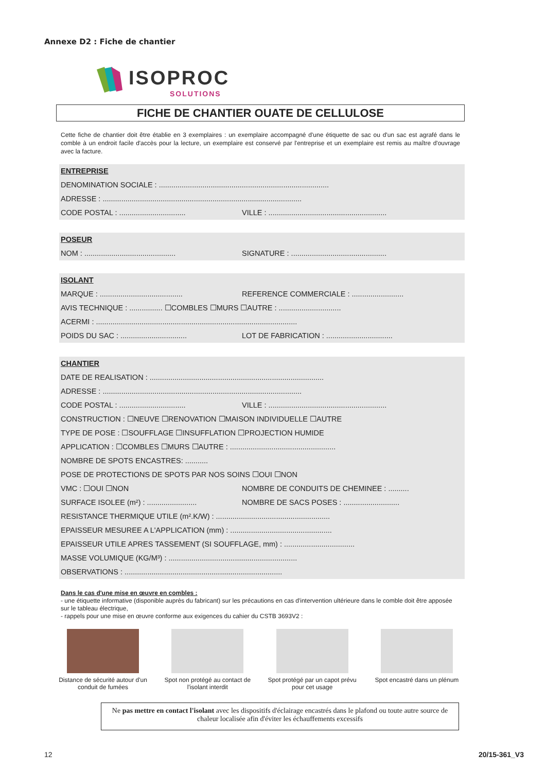Annexe D2 : Fiche de chantier
ISOPROC
SOLUTIONS
FICHE DE CHANTIER OUATE DE CELLULOSE
Cette fiche de chantier doit être établie en 3 exemplaires : un exemplaire accompagné d'une étiquette de sac ou d'un sac est agrafé dans le comble à un endroit facile d'accès pour la lecture, un exemplaire est conservé par l'entreprise et un exemplaire est remis au maître d'ouvrage avec la facture.
ENTREPRISE
DENOMINATION SOCIALE : ..................................................................................
ADRESSE : ................................................................................................
CODE POSTAL : ................................ VILLE : .........................................................
POSEUR
NOM : ............................................ SIGNATURE : ..............................................
ISOLANT
MARQUE : ........................................ REFERENCE COMMERCIALE : .........................
AVIS TECHNIQUE : ................ ☐COMBLES ☐MURS ☐AUTRE : ..............................
ACERMI : .................................................................................................
POIDS DU SAC : ................................ LOT DE FABRICATION : ................................
CHANTIER
DATE DE REALISATION : ....................................................................................
ADRESSE : ................................................................................................
CODE POSTAL : ................................ VILLE : .........................................................
CONSTRUCTION : ☐NEUVE ☐RENOVATION ☐MAISON INDIVIDUELLE ☐AUTRE
TYPE DE POSE : ☐SOUFFLAGE ☐INSUFFLATION ☐PROJECTION HUMIDE
APPLICATION : ☐COMBLES ☐MURS ☐AUTRE : ...................................................
NOMBRE DE SPOTS ENCASTRES: ...........
POSE DE PROTECTIONS DE SPOTS PAR NOS SOINS ☐OUI ☐NON
VMC : ☐OUI ☐NON NOMBRE DE CONDUITS DE CHEMINEE : ..........
SURFACE ISOLEE (m²) : ........................ NOMBRE DE SACS POSES : ...........................
RESISTANCE THERMIQUE UTILE (m².K/W) : .......................................................
EPAISSEUR MESUREE A L'APPLICATION (mm) : .................................................
EPAISSEUR UTILE APRES TASSEMENT (SI SOUFFLAGE, mm) : ..................................
MASSE VOLUMIQUE (KG/M³) : ..............................................................
OBSERVATIONS : ............................................................................
Dans le cas d'une mise en œuvre en combles :
- une étiquette informative (disponible auprès du fabricant) sur les précautions en cas d'intervention ultérieure dans le comble doit être apposée sur le tableau électrique,
- rappels pour une mise en œuvre conforme aux exigences du cahier du CSTB 3693V2 :
Distance de sécurité autour d'un conduit de fumées
Spot non protégé au contact de l'isolant interdit
Spot protégé par un capot prévu pour cet usage
Spot encastré dans un plénum
Ne pas mettre en contact l'isolant avec les dispositifs d'éclairage encastrés dans le plafond ou toute autre source de chaleur localisée afin d'éviter les échauffements excessifs
12 20/15-361_V3